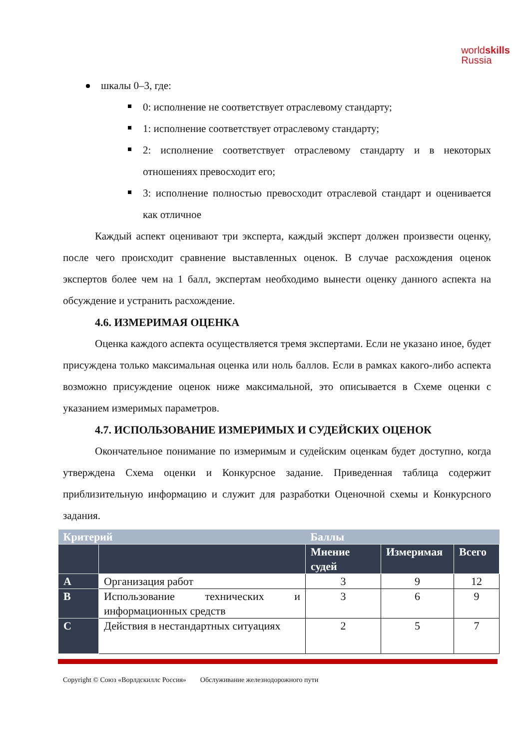worldskills
Russia
шкалы 0–3, где:
0: исполнение не соответствует отраслевому стандарту;
1: исполнение соответствует отраслевому стандарту;
2: исполнение соответствует отраслевому стандарту и в некоторых отношениях превосходит его;
3: исполнение полностью превосходит отраслевой стандарт и оценивается как отличное
Каждый аспект оценивают три эксперта, каждый эксперт должен произвести оценку, после чего происходит сравнение выставленных оценок. В случае расхождения оценок экспертов более чем на 1 балл, экспертам необходимо вынести оценку данного аспекта на обсуждение и устранить расхождение.
4.6. ИЗМЕРИМАЯ ОЦЕНКА
Оценка каждого аспекта осуществляется тремя экспертами. Если не указано иное, будет присуждена только максимальная оценка или ноль баллов. Если в рамках какого-либо аспекта возможно присуждение оценок ниже максимальной, это описывается в Схеме оценки с указанием измеримых параметров.
4.7. ИСПОЛЬЗОВАНИЕ ИЗМЕРИМЫХ И СУДЕЙСКИХ ОЦЕНОК
Окончательное понимание по измеримым и судейским оценкам будет доступно, когда утверждена Схема оценки и Конкурсное задание. Приведенная таблица содержит приблизительную информацию и служит для разработки Оценочной схемы и Конкурсного задания.
| Критерий | | Баллы | | |
| --- | --- | --- | --- | --- |
| | | Мнение судей | Измеримая | Всего |
| A | Организация работ | 3 | 9 | 12 |
| B | Использование технических и информационных средств | 3 | 6 | 9 |
| C | Действия в нестандартных ситуациях | 2 | 5 | 7 |
Copyright © Союз «Ворлдскиллс Россия» Обслуживание железнодорожного пути